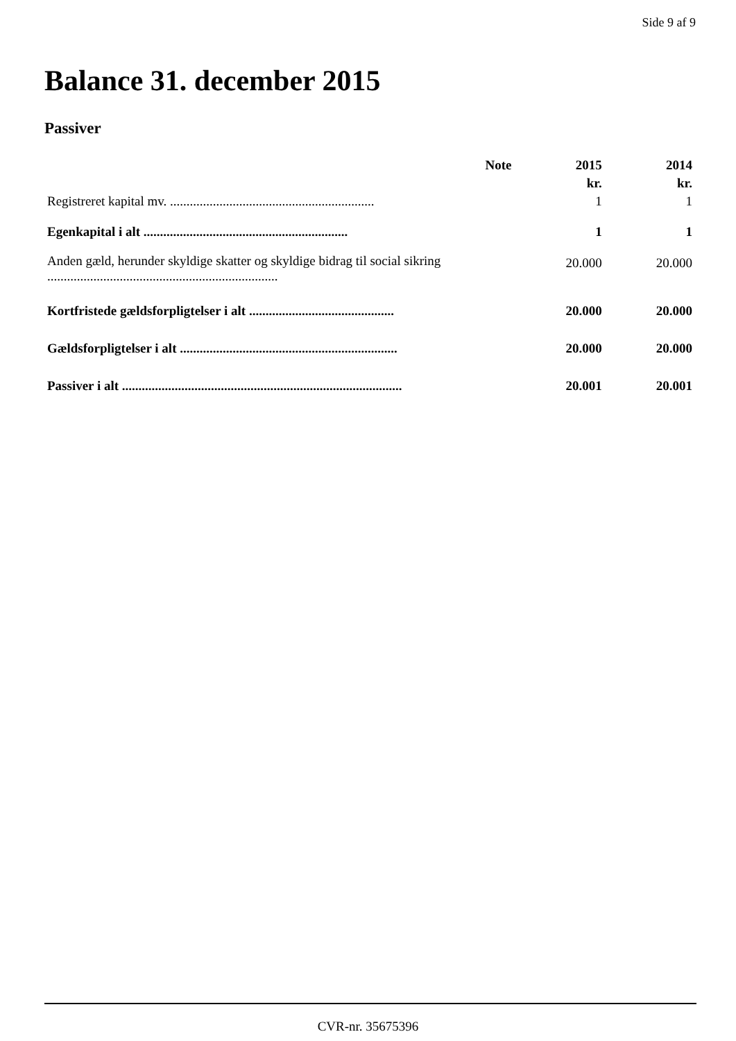Side 9 af 9
Balance 31. december 2015
Passiver
| | Note | 2015 | 2014 |
| --- | --- | --- | --- |
| | | kr. | kr. |
| Registreret kapital mv. .............................................................. | | 1 | 1 |
| Egenkapital i alt .............................................................. | | 1 | 1 |
| Anden gæld, herunder skyldige skatter og skyldige bidrag til social sikring ...................................................................... | | 20.000 | 20.000 |
| Kortfristede gældsforpligtelser i alt ............................................ | | 20.000 | 20.000 |
| Gældsforpligtelser i alt .................................................................. | | 20.000 | 20.000 |
| Passiver i alt ..................................................................................... | | 20.001 | 20.001 |
CVR-nr. 35675396